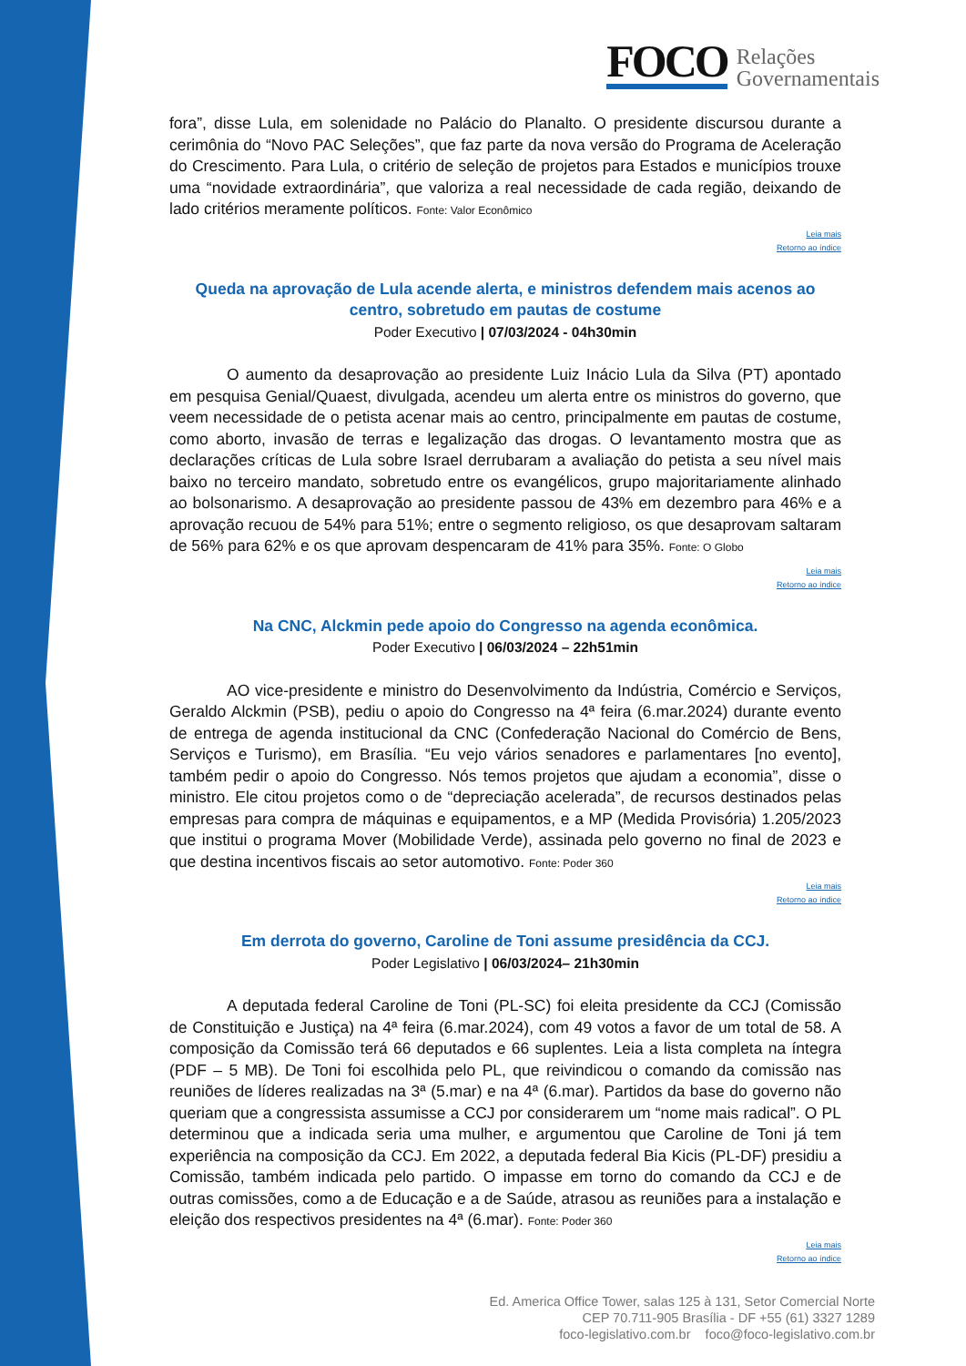FOCO
Relações
Governamentais
fora”, disse Lula, em solenidade no Palácio do Planalto. O presidente discursou durante a cerimônia do “Novo PAC Seleções”, que faz parte da nova versão do Programa de Aceleração do Crescimento. Para Lula, o critério de seleção de projetos para Estados e municípios trouxe uma “novidade extraordinária”, que valoriza a real necessidade de cada região, deixando de lado critérios meramente políticos. Fonte: Valor Econômico
Leia mais
Retorno ao índice
Queda na aprovação de Lula acende alerta, e ministros defendem mais acenos ao centro, sobretudo em pautas de costume
Poder Executivo | 07/03/2024 - 04h30min
O aumento da desaprovação ao presidente Luiz Inácio Lula da Silva (PT) apontado em pesquisa Genial/Quaest, divulgada, acendeu um alerta entre os ministros do governo, que veem necessidade de o petista acenar mais ao centro, principalmente em pautas de costume, como aborto, invasão de terras e legalização das drogas. O levantamento mostra que as declarações críticas de Lula sobre Israel derrubaram a avaliação do petista a seu nível mais baixo no terceiro mandato, sobretudo entre os evangélicos, grupo majoritariamente alinhado ao bolsonarismo. A desaprovação ao presidente passou de 43% em dezembro para 46% e a aprovação recuou de 54% para 51%; entre o segmento religioso, os que desaprovam saltaram de 56% para 62% e os que aprovam despencaram de 41% para 35%. Fonte: O Globo
Leia mais
Retorno ao índice
Na CNC, Alckmin pede apoio do Congresso na agenda econômica.
Poder Executivo | 06/03/2024 – 22h51min
AO vice-presidente e ministro do Desenvolvimento da Indústria, Comércio e Serviços, Geraldo Alckmin (PSB), pediu o apoio do Congresso na 4ª feira (6.mar.2024) durante evento de entrega de agenda institucional da CNC (Confederação Nacional do Comércio de Bens, Serviços e Turismo), em Brasília. “Eu vejo vários senadores e parlamentares [no evento], também pedir o apoio do Congresso. Nós temos projetos que ajudam a economia”, disse o ministro. Ele citou projetos como o de “depreciação acelerada”, de recursos destinados pelas empresas para compra de máquinas e equipamentos, e a MP (Medida Provisória) 1.205/2023 que institui o programa Mover (Mobilidade Verde), assinada pelo governo no final de 2023 e que destina incentivos fiscais ao setor automotivo. Fonte: Poder 360
Leia mais
Retorno ao índice
Em derrota do governo, Caroline de Toni assume presidência da CCJ.
Poder Legislativo | 06/03/2024– 21h30min
A deputada federal Caroline de Toni (PL-SC) foi eleita presidente da CCJ (Comissão de Constituição e Justiça) na 4ª feira (6.mar.2024), com 49 votos a favor de um total de 58. A composição da Comissão terá 66 deputados e 66 suplentes. Leia a lista completa na íntegra (PDF – 5 MB). De Toni foi escolhida pelo PL, que reivindicou o comando da comissão nas reuniões de líderes realizadas na 3ª (5.mar) e na 4ª (6.mar). Partidos da base do governo não queriam que a congressista assumisse a CCJ por considerarem um “nome mais radical”. O PL determinou que a indicada seria uma mulher, e argumentou que Caroline de Toni já tem experiência na composição da CCJ. Em 2022, a deputada federal Bia Kicis (PL-DF) presidiu a Comissão, também indicada pelo partido. O impasse em torno do comando da CCJ e de outras comissões, como a de Educação e a de Saúde, atrasou as reuniões para a instalação e eleição dos respectivos presidentes na 4ª (6.mar). Fonte: Poder 360
Leia mais
Retorno ao índice
Ed. America Office Tower, salas 125 à 131, Setor Comercial Norte
CEP 70.711-905 Brasília - DF +55 (61) 3327 1289
foco-legislativo.com.br foco@foco-legislativo.com.br